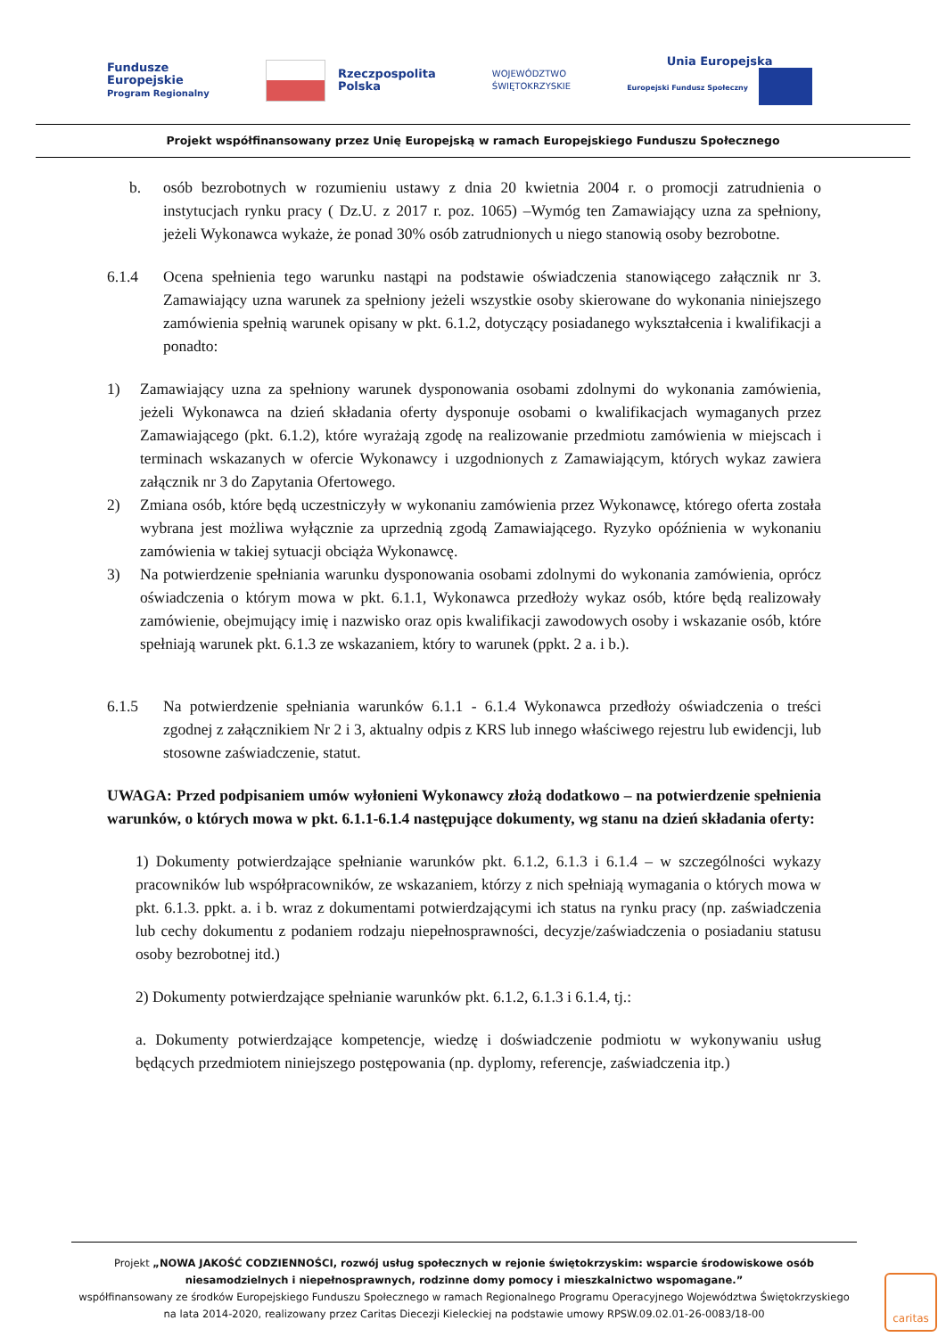Fundusze
Europejskie
Program Regionalny
Rzeczpospolita
Polska
WOJEWÓDZTWO
ŚWIĘTOKRZYSKIE
Unia Europejska
Europejski Fundusz Społeczny
Projekt współfinansowany przez Unię Europejską w ramach Europejskiego Funduszu Społecznego
b. osób bezrobotnych w rozumieniu ustawy z dnia 20 kwietnia 2004 r. o promocji zatrudnienia o instytucjach rynku pracy ( Dz.U. z 2017 r. poz. 1065) –Wymóg ten Zamawiający uzna za spełniony, jeżeli Wykonawca wykaże, że ponad 30% osób zatrudnionych u niego stanowią osoby bezrobotne.
6.1.4 Ocena spełnienia tego warunku nastąpi na podstawie oświadczenia stanowiącego załącznik nr 3. Zamawiający uzna warunek za spełniony jeżeli wszystkie osoby skierowane do wykonania niniejszego zamówienia spełnią warunek opisany w pkt. 6.1.2, dotyczący posiadanego wykształcenia i kwalifikacji a ponadto:
1) Zamawiający uzna za spełniony warunek dysponowania osobami zdolnymi do wykonania zamówienia, jeżeli Wykonawca na dzień składania oferty dysponuje osobami o kwalifikacjach wymaganych przez Zamawiającego (pkt. 6.1.2), które wyrażają zgodę na realizowanie przedmiotu zamówienia w miejscach i terminach wskazanych w ofercie Wykonawcy i uzgodnionych z Zamawiającym, których wykaz zawiera załącznik nr 3 do Zapytania Ofertowego.
2) Zmiana osób, które będą uczestniczyły w wykonaniu zamówienia przez Wykonawcę, którego oferta została wybrana jest możliwa wyłącznie za uprzednią zgodą Zamawiającego. Ryzyko opóźnienia w wykonaniu zamówienia w takiej sytuacji obciąża Wykonawcę.
3) Na potwierdzenie spełniania warunku dysponowania osobami zdolnymi do wykonania zamówienia, oprócz oświadczenia o którym mowa w pkt. 6.1.1, Wykonawca przedłoży wykaz osób, które będą realizowały zamówienie, obejmujący imię i nazwisko oraz opis kwalifikacji zawodowych osoby i wskazanie osób, które spełniają warunek pkt. 6.1.3 ze wskazaniem, który to warunek (ppkt. 2 a. i b.).
6.1.5 Na potwierdzenie spełniania warunków 6.1.1 - 6.1.4 Wykonawca przedłoży oświadczenia o treści zgodnej z załącznikiem Nr 2 i 3, aktualny odpis z KRS lub innego właściwego rejestru lub ewidencji, lub stosowne zaświadczenie, statut.
UWAGA: Przed podpisaniem umów wyłonieni Wykonawcy złożą dodatkowo – na potwierdzenie spełnienia warunków, o których mowa w pkt. 6.1.1-6.1.4 następujące dokumenty, wg stanu na dzień składania oferty:
1) Dokumenty potwierdzające spełnianie warunków pkt. 6.1.2, 6.1.3 i 6.1.4 – w szczególności wykazy pracowników lub współpracowników, ze wskazaniem, którzy z nich spełniają wymagania o których mowa w pkt. 6.1.3. ppkt. a. i b. wraz z dokumentami potwierdzającymi ich status na rynku pracy (np. zaświadczenia lub cechy dokumentu z podaniem rodzaju niepełnosprawności, decyzje/zaświadczenia o posiadaniu statusu osoby bezrobotnej itd.)
2) Dokumenty potwierdzające spełnianie warunków pkt. 6.1.2, 6.1.3 i 6.1.4, tj.:
a. Dokumenty potwierdzające kompetencje, wiedzę i doświadczenie podmiotu w wykonywaniu usług będących przedmiotem niniejszego postępowania (np. dyplomy, referencje, zaświadczenia itp.)
Projekt „NOWA JAKOŚĆ CODZIENNOŚCI, rozwój usług społecznych w rejonie świętokrzyskim: wsparcie środowiskowe osób niesamodzielnych i niepełnosprawnych, rodzinne domy pomocy i mieszkalnictwo wspomagane.”
współfinansowany ze środków Europejskiego Funduszu Społecznego w ramach Regionalnego Programu Operacyjnego Województwa Świętokrzyskiego na lata 2014-2020, realizowany przez Caritas Diecezji Kieleckiej na podstawie umowy RPSW.09.02.01-26-0083/18-00
caritas